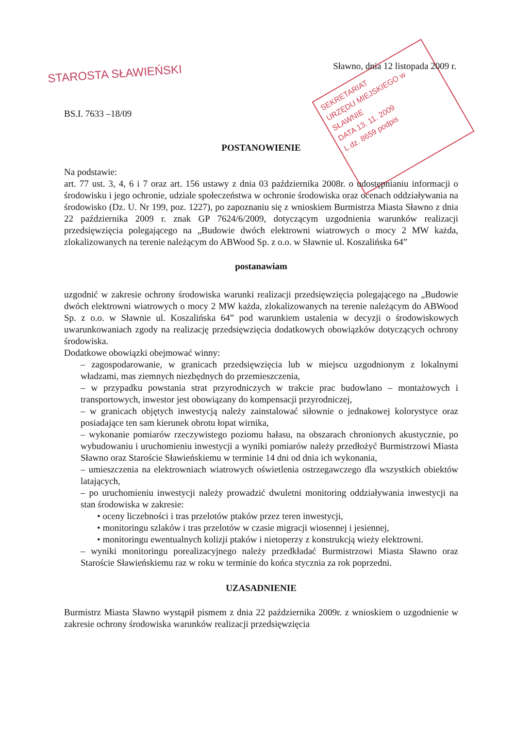STAROSTA SŁAWIEŃSKI
SEKRETARIAT
URZĘDU MIEJSKIEGO w SŁAWNIE
DATA 13. 11. 2009
L.dz. 8659 podpis
Sławno, dnia 12 listopada 2009 r.
BS.I. 7633 –18/09
POSTANOWIENIE
Na podstawie:
art. 77 ust. 3, 4, 6 i 7 oraz art. 156 ustawy z dnia 03 października 2008r. o udostępnianiu informacji o środowisku i jego ochronie, udziale społeczeństwa w ochronie środowiska oraz ocenach oddziaływania na środowisko (Dz. U. Nr 199, poz. 1227), po zapoznaniu się z wnioskiem Burmistrza Miasta Sławno z dnia 22 października 2009 r. znak GP 7624/6/2009, dotyczącym uzgodnienia warunków realizacji przedsięwzięcia polegającego na „Budowie dwóch elektrowni wiatrowych o mocy 2 MW każda, zlokalizowanych na terenie należącym do ABWood Sp. z o.o. w Sławnie ul. Koszalińska 64”
postanawiam
uzgodnić w zakresie ochrony środowiska warunki realizacji przedsięwzięcia polegającego na „Budowie dwóch elektrowni wiatrowych o mocy 2 MW każda, zlokalizowanych na terenie należącym do ABWood Sp. z o.o. w Sławnie ul. Koszalińska 64” pod warunkiem ustalenia w decyzji o środowiskowych uwarunkowaniach zgody na realizację przedsięwzięcia dodatkowych obowiązków dotyczących ochrony środowiska.
Dodatkowe obowiązki obejmować winny:
– zagospodarowanie, w granicach przedsięwzięcia lub w miejscu uzgodnionym z lokalnymi władzami, mas ziemnych niezbędnych do przemieszczenia,
– w przypadku powstania strat przyrodniczych w trakcie prac budowlano – montażowych i transportowych, inwestor jest obowiązany do kompensacji przyrodniczej,
– w granicach objętych inwestycją należy zainstalować siłownie o jednakowej kolorystyce oraz posiadające ten sam kierunek obrotu łopat wirnika,
– wykonanie pomiarów rzeczywistego poziomu hałasu, na obszarach chronionych akustycznie, po wybudowaniu i uruchomieniu inwestycji a wyniki pomiarów należy przedłożyć Burmistrzowi Miasta Sławno oraz Staroście Sławieńskiemu w terminie 14 dni od dnia ich wykonania,
– umieszczenia na elektrowniach wiatrowych oświetlenia ostrzegawczego dla wszystkich obiektów latających,
– po uruchomieniu inwestycji należy prowadzić dwuletni monitoring oddziaływania inwestycji na stan środowiska w zakresie:
• oceny liczebności i tras przelotów ptaków przez teren inwestycji,
• monitoringu szlaków i tras przelotów w czasie migracji wiosennej i jesiennej,
• monitoringu ewentualnych kolizji ptaków i nietoperzy z konstrukcją wieży elektrowni.
– wyniki monitoringu porealizacyjnego należy przedkładać Burmistrzowi Miasta Sławno oraz Staroście Sławieńskiemu raz w roku w terminie do końca stycznia za rok poprzedni.
UZASADNIENIE
Burmistrz Miasta Sławno wystąpił pismem z dnia 22 października 2009r. z wnioskiem o uzgodnienie w zakresie ochrony środowiska warunków realizacji przedsięwzięcia